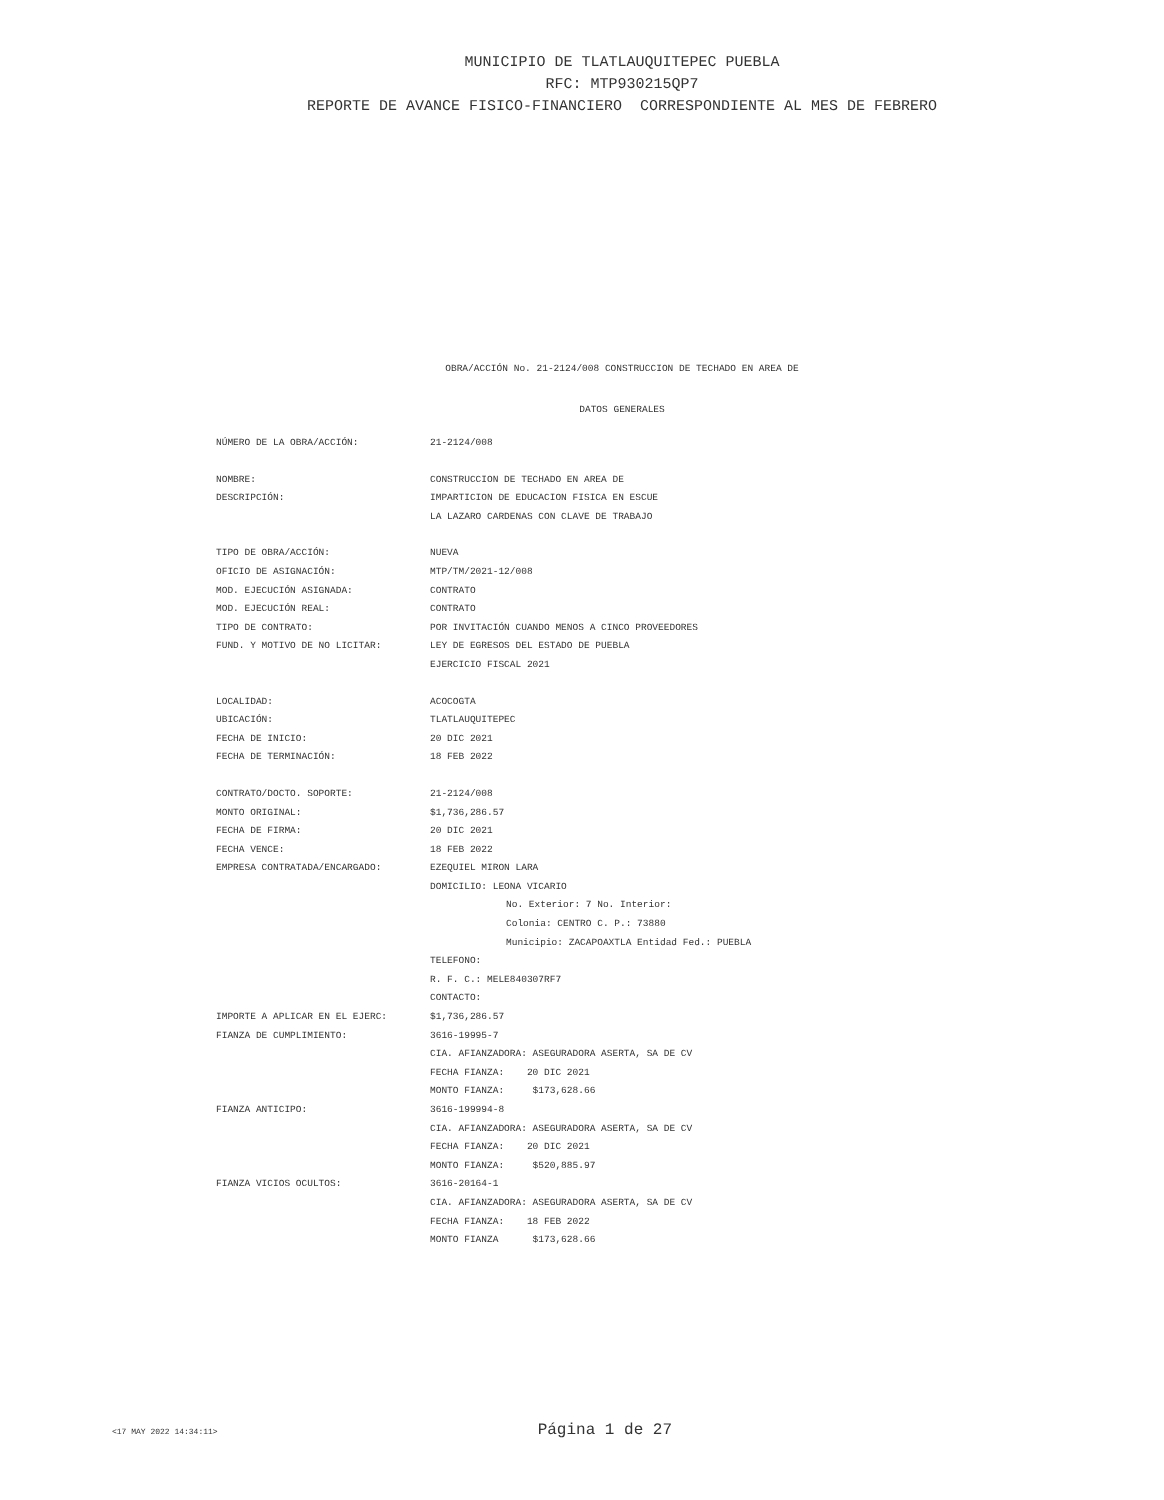MUNICIPIO DE TLATLAUQUITEPEC PUEBLA
RFC: MTP930215QP7
REPORTE DE AVANCE FISICO-FINANCIERO CORRESPONDIENTE AL MES DE FEBRERO
OBRA/ACCIÓN No. 21-2124/008 CONSTRUCCION DE TECHADO EN AREA DE
DATOS GENERALES
| NÚMERO DE LA OBRA/ACCIÓN: | 21-2124/008 |
| NOMBRE: | CONSTRUCCION DE TECHADO EN AREA DE |
| DESCRIPCIÓN: | IMPARTICION DE EDUCACION FISICA EN ESCUE |
| | LA LAZARO CARDENAS CON CLAVE DE TRABAJO |
| TIPO DE OBRA/ACCIÓN: | NUEVA |
| OFICIO DE ASIGNACIÓN: | MTP/TM/2021-12/008 |
| MOD. EJECUCIÓN ASIGNADA: | CONTRATO |
| MOD. EJECUCIÓN REAL: | CONTRATO |
| TIPO DE CONTRATO: | POR INVITACIÓN CUANDO MENOS A CINCO PROVEEDORES |
| FUND. Y MOTIVO DE NO LICITAR: | LEY DE EGRESOS DEL ESTADO DE PUEBLA |
| | EJERCICIO FISCAL 2021 |
| LOCALIDAD: | ACOCOGTA |
| UBICACIÓN: | TLATLAUQUITEPEC |
| FECHA DE INICIO: | 20 DIC 2021 |
| FECHA DE TERMINACIÓN: | 18 FEB 2022 |
| CONTRATO/DOCTO. SOPORTE: | 21-2124/008 |
| MONTO ORIGINAL: | $1,736,286.57 |
| FECHA DE FIRMA: | 20 DIC 2021 |
| FECHA VENCE: | 18 FEB 2022 |
| EMPRESA CONTRATADA/ENCARGADO: | EZEQUIEL MIRON LARA |
| | DOMICILIO: LEONA VICARIO |
| | No. Exterior: 7 No. Interior: |
| | Colonia: CENTRO C. P.: 73880 |
| | Municipio: ZACAPOAXTLA Entidad Fed.: PUEBLA |
| | TELEFONO: |
| | R. F. C.: MELE840307RF7 |
| | CONTACTO: |
| IMPORTE A APLICAR EN EL EJERC: | $1,736,286.57 |
| FIANZA DE CUMPLIMIENTO: | 3616-19995-7 |
| | CIA. AFIANZADORA: ASEGURADORA ASERTA, SA DE CV |
| | FECHA FIANZA: 20 DIC 2021 |
| | MONTO FIANZA: $173,628.66 |
| FIANZA ANTICIPO: | 3616-199994-8 |
| | CIA. AFIANZADORA: ASEGURADORA ASERTA, SA DE CV |
| | FECHA FIANZA: 20 DIC 2021 |
| | MONTO FIANZA: $520,885.97 |
| FIANZA VICIOS OCULTOS: | 3616-20164-1 |
| | CIA. AFIANZADORA: ASEGURADORA ASERTA, SA DE CV |
| | FECHA FIANZA: 18 FEB 2022 |
| | MONTO FIANZA $173,628.66 |
<17 MAY 2022 14:34:11> Página 1 de 27